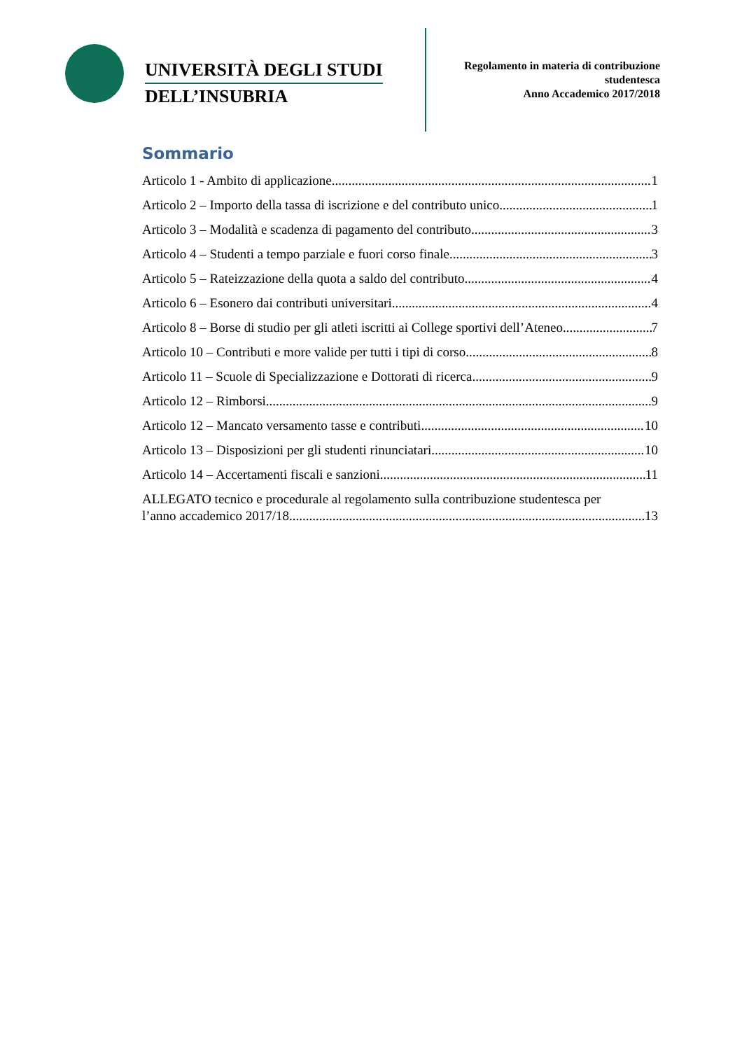UNIVERSITÀ DEGLI STUDI
DELL’INSUBRIA
Regolamento in materia di contribuzione studentesca
Anno Accademico 2017/2018
Sommario
Articolo 1 - Ambito di applicazione 1
Articolo 2 – Importo della tassa di iscrizione e del contributo unico 1
Articolo 3 – Modalità e scadenza di pagamento del contributo 3
Articolo 4 – Studenti a tempo parziale e fuori corso finale 3
Articolo 5 – Rateizzazione della quota a saldo del contributo 4
Articolo 6 – Esonero dai contributi universitari 4
Articolo 8 – Borse di studio per gli atleti iscritti ai College sportivi dell’Ateneo 7
Articolo 10 – Contributi e more valide per tutti i tipi di corso 8
Articolo 11 – Scuole di Specializzazione e Dottorati di ricerca 9
Articolo 12 – Rimborsi 9
Articolo 12 – Mancato versamento tasse e contributi 10
Articolo 13 – Disposizioni per gli studenti rinunciatari 10
Articolo 14 – Accertamenti fiscali e sanzioni 11
ALLEGATO tecnico e procedurale al regolamento sulla contribuzione studentesca per
l’anno accademico 2017/18 13